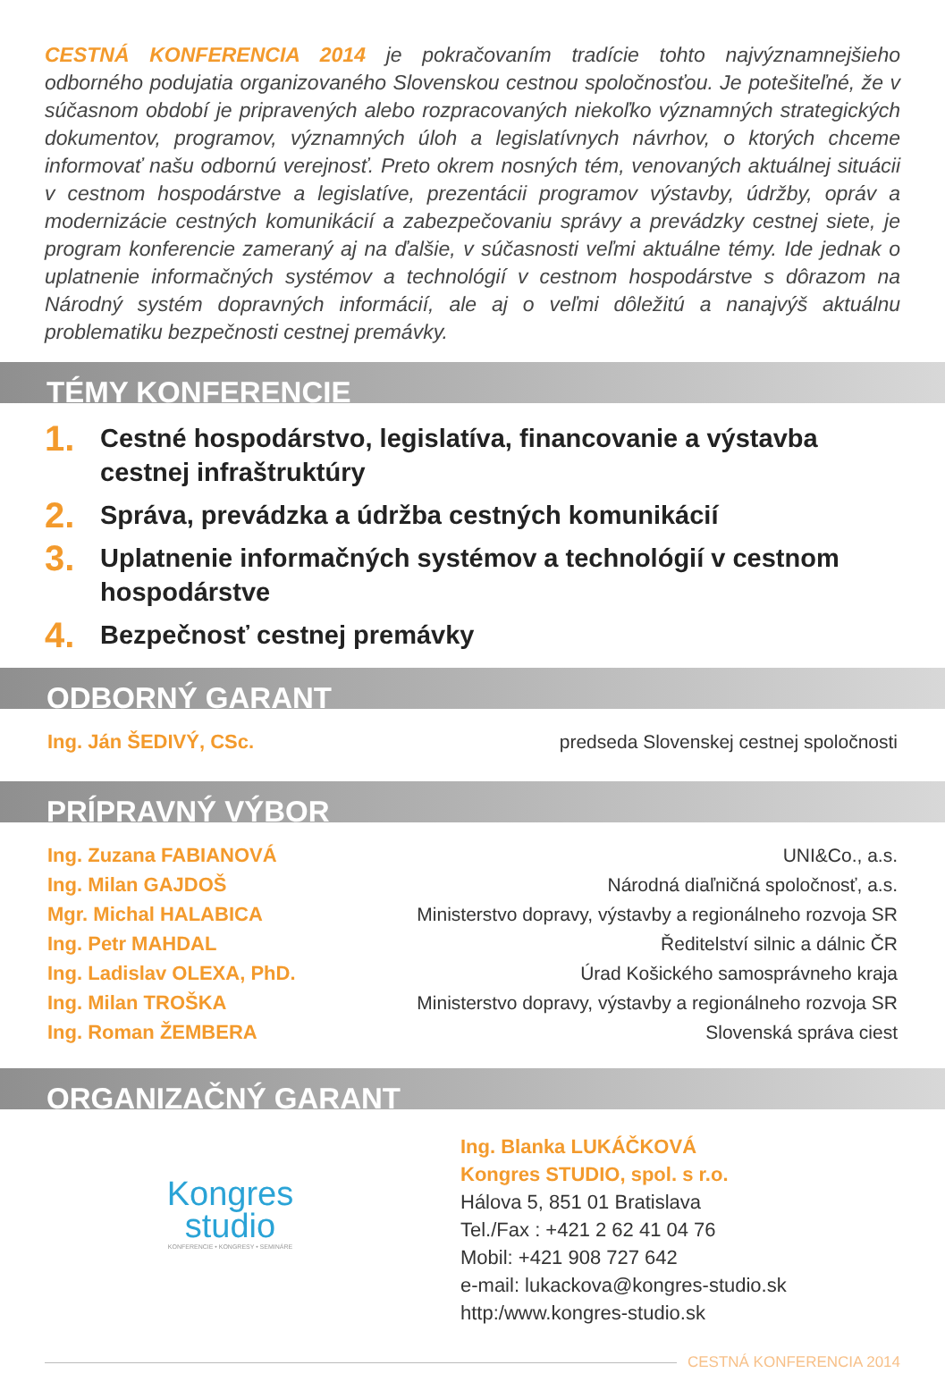CESTNÁ KONFERENCIA 2014 je pokračovaním tradície tohto najvýznamnejšieho odborného podujatia organizovaného Slovenskou cestnou spoločnosťou. Je potešiteľné, že v súčasnom období je pripravených alebo rozpracovaných niekoľko významných strategických dokumentov, programov, významných úloh a legislatívnych návrhov, o ktorých chceme informovať našu odbornú verejnosť. Preto okrem nosných tém, venovaných aktuálnej situácii v cestnom hospodárstve a legislatíve, prezentácii programov výstavby, údržby, opráv a modernizácie cestných komunikácií a zabezpečovaniu správy a prevádzky cestnej siete, je program konferencie zameraný aj na ďalšie, v súčasnosti veľmi aktuálne témy. Ide jednak o uplatnenie informačných systémov a technológií v cestnom hospodárstve s dôrazom na Národný systém dopravných informácií, ale aj o veľmi dôležitú a nanajvýš aktuálnu problematiku bezpečnosti cestnej premávky.
TÉMY KONFERENCIE
1. Cestné hospodárstvo, legislatíva, financovanie a výstavba cestnej infraštruktúry
2. Správa, prevádzka a údržba cestných komunikácií
3. Uplatnenie informačných systémov a technológií v cestnom hospodárstve
4. Bezpečnosť cestnej premávky
ODBORNÝ GARANT
Ing. Ján ŠEDIVÝ, CSc. predseda Slovenskej cestnej spoločnosti
PRÍPRAVNÝ VÝBOR
Ing. Zuzana FABIANOVÁ UNI&Co., a.s.
Ing. Milan GAJDOŠ Národná diaľničná spoločnosť, a.s.
Mgr. Michal HALABICA Ministerstvo dopravy, výstavby a regionálneho rozvoja SR
Ing. Petr MAHDAL Ředitelství silnic a dálnic ČR
Ing. Ladislav OLEXA, PhD. Úrad Košického samosprávneho kraja
Ing. Milan TROŠKA Ministerstvo dopravy, výstavby a regionálneho rozvoja SR
Ing. Roman ŽEMBERA Slovenská správa ciest
ORGANIZAČNÝ GARANT
Kongres
studio
KONFERENCIE • KONGRESY • SEMINÁRE
Ing. Blanka LUKÁČKOVÁ
Kongres STUDIO, spol. s r.o.
Hálova 5, 851 01 Bratislava
Tel./Fax : +421 2 62 41 04 76
Mobil: +421 908 727 642
e-mail: lukackova@kongres-studio.sk
http:/www.kongres-studio.sk
CESTNÁ KONFERENCIA 2014